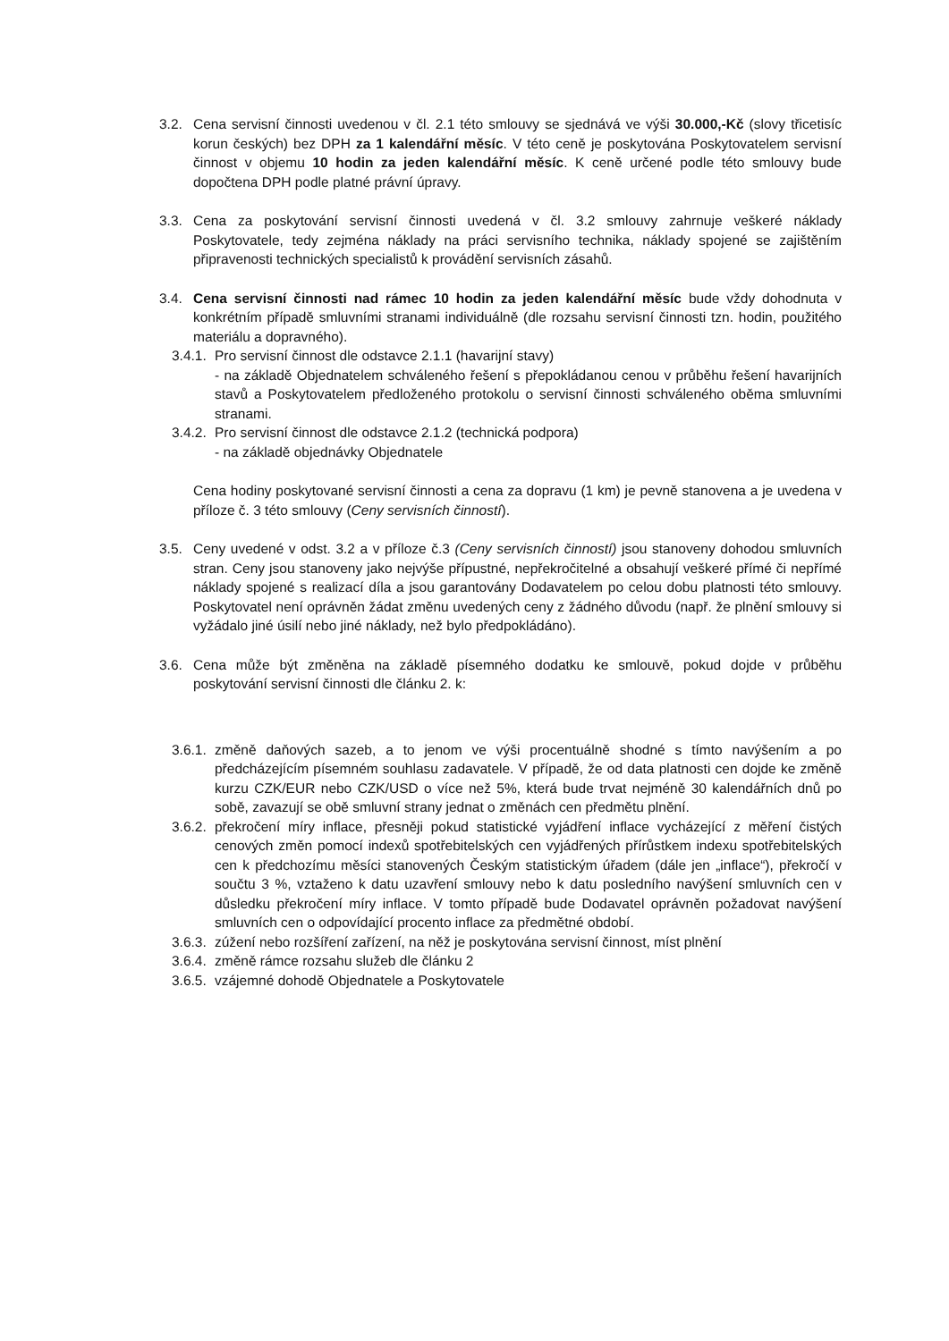3.2. Cena servisní činnosti uvedenou v čl. 2.1 této smlouvy se sjednává ve výši 30.000,-Kč (slovy třicetisíc korun českých) bez DPH za 1 kalendářní měsíc. V této ceně je poskytována Poskytovatelem servisní činnost v objemu 10 hodin za jeden kalendářní měsíc. K ceně určené podle této smlouvy bude dopočtena DPH podle platné právní úpravy.
3.3. Cena za poskytování servisní činnosti uvedená v čl. 3.2 smlouvy zahrnuje veškeré náklady Poskytovatele, tedy zejména náklady na práci servisního technika, náklady spojené se zajištěním připravenosti technických specialistů k provádění servisních zásahů.
3.4. Cena servisní činnosti nad rámec 10 hodin za jeden kalendářní měsíc bude vždy dohodnuta v konkrétním případě smluvními stranami individuálně (dle rozsahu servisní činnosti tzn. hodin, použitého materiálu a dopravného).
3.4.1.
Pro servisní činnost dle odstavce 2.1.1 (havarijní stavy)
- na základě Objednatelem schváleného řešení s přepokládanou cenou v průběhu řešení havarijních stavů a Poskytovatelem předloženého protokolu o servisní činnosti schváleného oběma smluvními stranami.
3.4.2.
Pro servisní činnost dle odstavce 2.1.2 (technická podpora)
- na základě objednávky Objednatele
Cena hodiny poskytované servisní činnosti a cena za dopravu (1 km) je pevně stanovena a je uvedena v příloze č. 3 této smlouvy (Ceny servisních činností).
3.5. Ceny uvedené v odst. 3.2 a v příloze č.3 (Ceny servisních činností) jsou stanoveny dohodou smluvních stran. Ceny jsou stanoveny jako nejvýše přípustné, nepřekročitelné a obsahují veškeré přímé či nepřímé náklady spojené s realizací díla a jsou garantovány Dodavatelem po celou dobu platnosti této smlouvy. Poskytovatel není oprávněn žádat změnu uvedených ceny z žádného důvodu (např. že plnění smlouvy si vyžádalo jiné úsilí nebo jiné náklady, než bylo předpokládáno).
3.6. Cena může být změněna na základě písemného dodatku ke smlouvě, pokud dojde v průběhu poskytování servisní činnosti dle článku 2. k:
3.6.1.
změně daňových sazeb, a to jenom ve výši procentuálně shodné s tímto navýšením a po předcházejícím písemném souhlasu zadavatele. V případě, že od data platnosti cen dojde ke změně kurzu CZK/EUR nebo CZK/USD o více než 5%, která bude trvat nejméně 30 kalendářních dnů po sobě, zavazují se obě smluvní strany jednat o změnách cen předmětu plnění.
3.6.2.
překročení míry inflace, přesněji pokud statistické vyjádření inflace vycházející z měření čistých cenových změn pomocí indexů spotřebitelských cen vyjádřených přírůstkem indexu spotřebitelských cen k předchozímu měsíci stanovených Českým statistickým úřadem (dále jen „inflace“), překročí v součtu 3 %, vztaženo k datu uzavření smlouvy nebo k datu posledního navýšení smluvních cen v důsledku překročení míry inflace. V tomto případě bude Dodavatel oprávněn požadovat navýšení smluvních cen o odpovídající procento inflace za předmětné období.
3.6.3.
zúžení nebo rozšíření zařízení, na něž je poskytována servisní činnost, míst plnění
3.6.4.
změně rámce rozsahu služeb dle článku 2
3.6.5.
vzájemné dohodě Objednatele a Poskytovatele